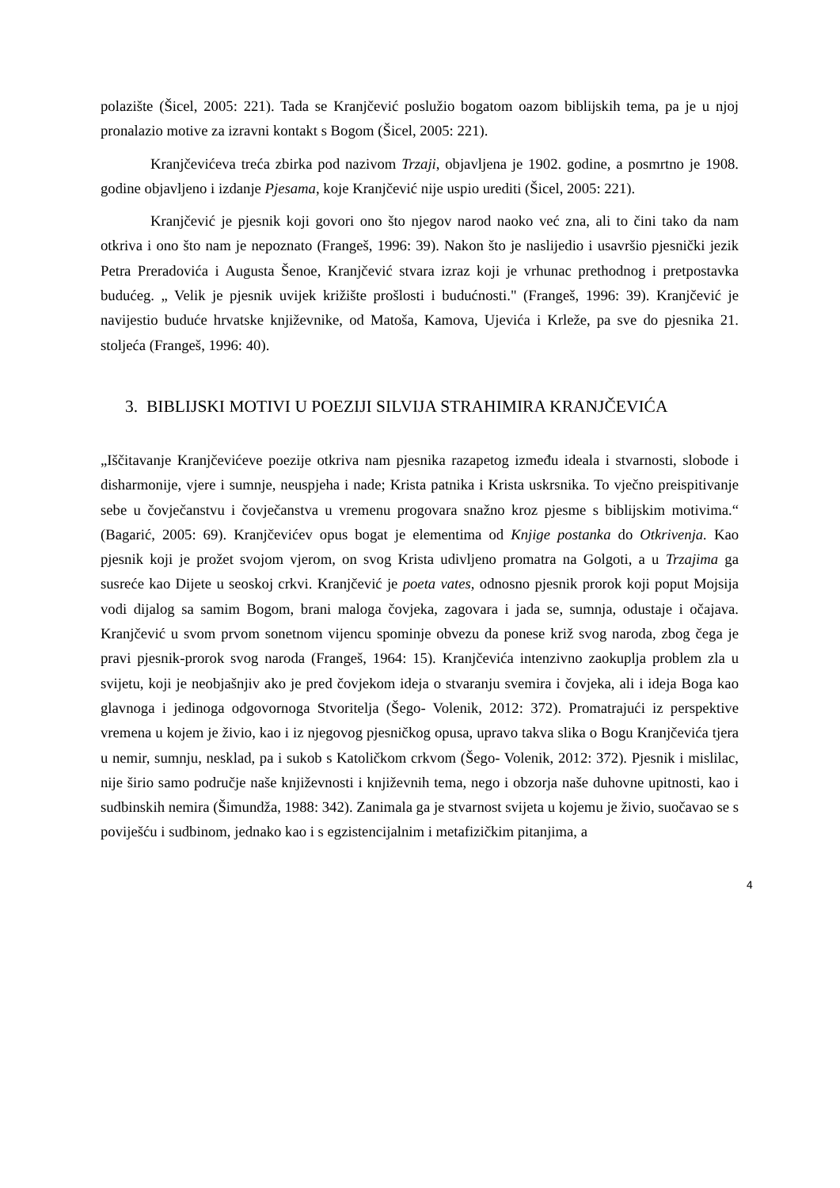polazište (Šicel, 2005: 221). Tada se Kranjčević poslužio bogatom oazom biblijskih tema, pa je u njoj pronalazio motive za izravni kontakt s Bogom (Šicel, 2005: 221).
Kranjčevićeva treća zbirka pod nazivom Trzaji, objavljena je 1902. godine, a posmrtno je 1908. godine objavljeno i izdanje Pjesama, koje Kranjčević nije uspio urediti (Šicel, 2005: 221).
Kranjčević je pjesnik koji govori ono što njegov narod naoko već zna, ali to čini tako da nam otkriva i ono što nam je nepoznato (Frangeš, 1996: 39). Nakon što je naslijedio i usavršio pjesnički jezik Petra Preradovića i Augusta Šenoe, Kranjčević stvara izraz koji je vrhunac prethodnog i pretpostavka budućeg. „ Velik je pjesnik uvijek križište prošlosti i budućnosti." (Frangeš, 1996: 39). Kranjčević je navijestio buduće hrvatske književnike, od Matoša, Kamova, Ujevića i Krleže, pa sve do pjesnika 21. stoljeća (Frangeš, 1996: 40).
3. BIBLIJSKI MOTIVI U POEZIJI SILVIJA STRAHIMIRA KRANJČEVIĆA
„Iščitavanje Kranjčevićeve poezije otkriva nam pjesnika razapetog između ideala i stvarnosti, slobode i disharmonije, vjere i sumnje, neuspjeha i nade; Krista patnika i Krista uskrsnika. To vječno preispitivanje sebe u čovječanstvu i čovječanstva u vremenu progovara snažno kroz pjesme s biblijskim motivima.“ (Bagarić, 2005: 69). Kranjčevićev opus bogat je elementima od Knjige postanka do Otkrivenja. Kao pjesnik koji je prožet svojom vjerom, on svog Krista udivljeno promatra na Golgoti, a u Trzajima ga susreće kao Dijete u seoskoj crkvi. Kranjčević je poeta vates, odnosno pjesnik prorok koji poput Mojsija vodi dijalog sa samim Bogom, brani maloga čovjeka, zagovara i jada se, sumnja, odustaje i očajava. Kranjčević u svom prvom sonetnom vijencu spominje obvezu da ponese križ svog naroda, zbog čega je pravi pjesnik-prorok svog naroda (Frangeš, 1964: 15). Kranjčevića intenzivno zaokuplja problem zla u svijetu, koji je neobjašnjiv ako je pred čovjekom ideja o stvaranju svemira i čovjeka, ali i ideja Boga kao glavnoga i jedinoga odgovornoga Stvoritelja (Šego- Volenik, 2012: 372). Promatrajući iz perspektive vremena u kojem je živio, kao i iz njegovog pjesničkog opusa, upravo takva slika o Bogu Kranjčevića tjera u nemir, sumnju, nesklad, pa i sukob s Katoličkom crkvom (Šego- Volenik, 2012: 372). Pjesnik i mislilac, nije širio samo područje naše književnosti i književnih tema, nego i obzorja naše duhovne upitnosti, kao i sudbinskih nemira (Šimundža, 1988: 342). Zanimala ga je stvarnost svijeta u kojemu je živio, suočavao se s poviješću i sudbinom, jednako kao i s egzistencijalnim i metafizičkim pitanjima, a
4